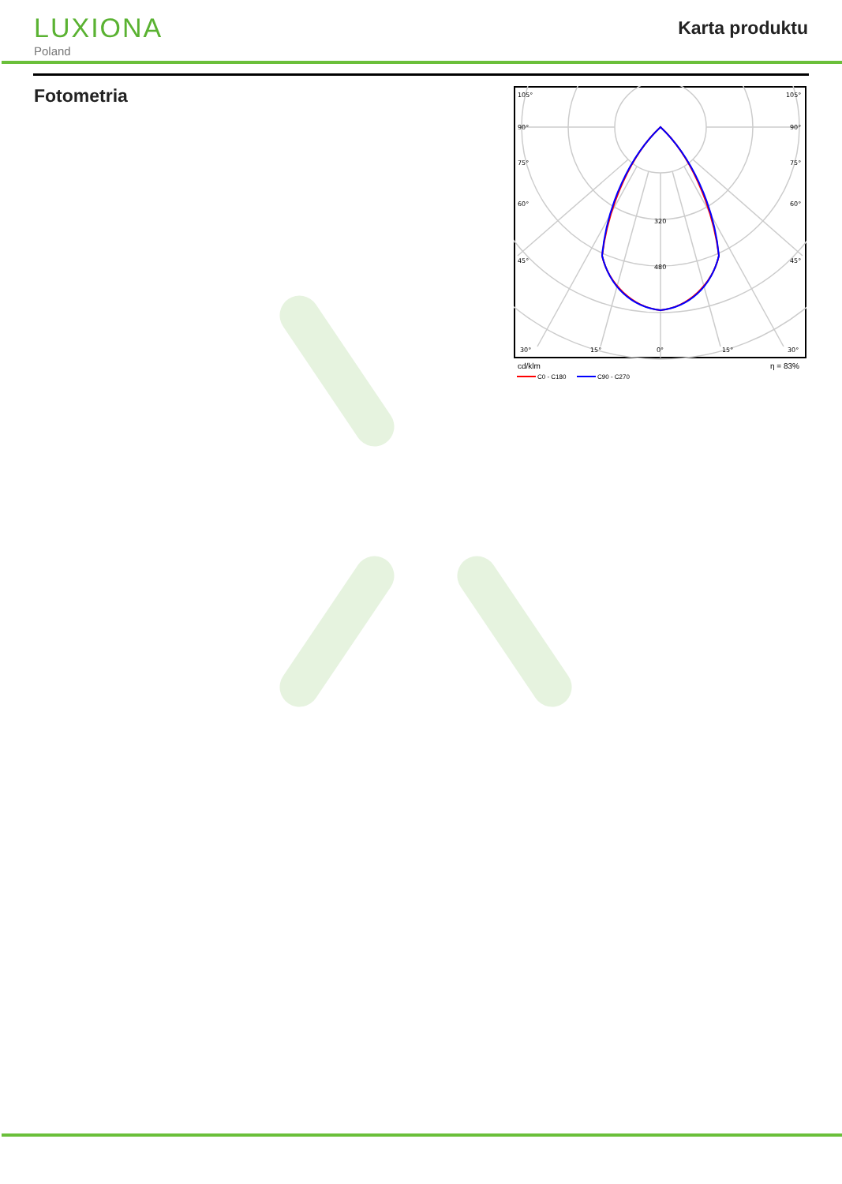LUXIONA
Poland
Karta produktu
Fotometria
105°
105°
90°
90°
75°
75°
60°
60°
45°
45°
320
480
30°
15°
0°
15°
30°
cd/klm
η = 83%
C0 - C180
C90 - C270